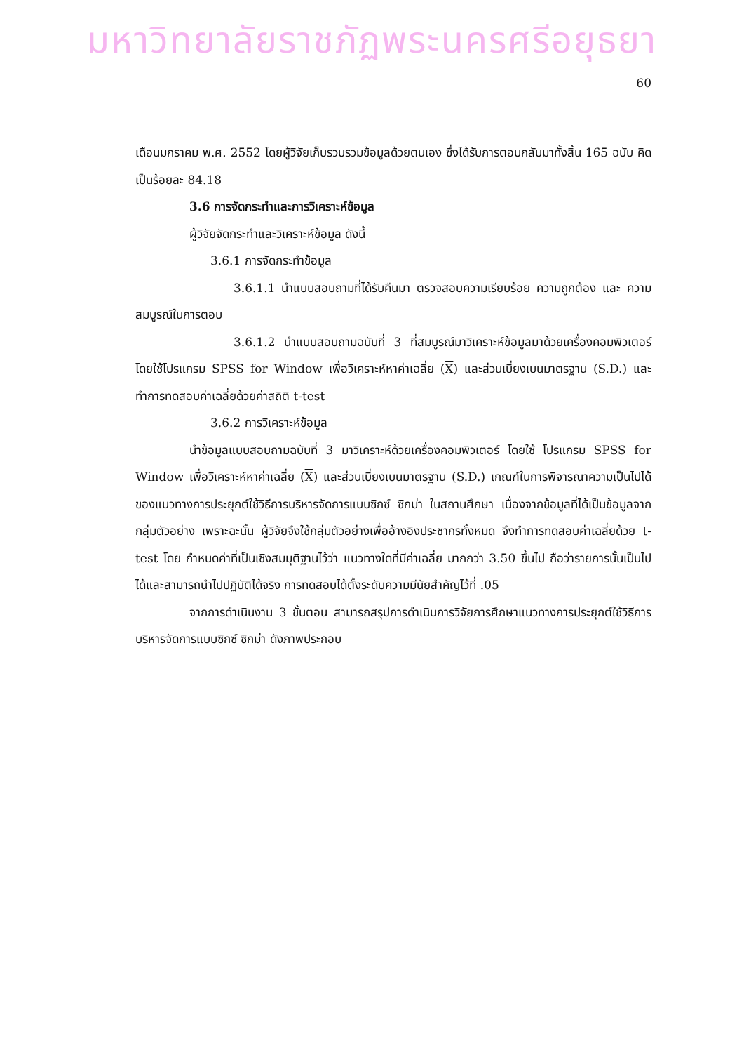มหาวิทยาลัยราชภัฏพระนครศรีอยุธยา
60
เดือนมกราคม พ.ศ. 2552 โดยผู้วิจัยเก็บรวบรวมข้อมูลด้วยตนเอง ซึ่งได้รับการตอบกลับมาทั้งสิ้น 165 ฉบับ คิดเป็นร้อยละ 84.18
3.6 การจัดกระทำและการวิเคราะห์ข้อมูล
ผู้วิจัยจัดกระทำและวิเคราะห์ข้อมูล ดังนี้
3.6.1 การจัดกระทำข้อมูล
3.6.1.1 นำแบบสอบถามที่ได้รับคืนมา ตรวจสอบความเรียบร้อย ความถูกต้อง และ ความสมบูรณ์ในการตอบ
3.6.1.2 นำแบบสอบถามฉบับที่ 3 ที่สมบูรณ์มาวิเคราะห์ข้อมูลมาด้วยเครื่องคอมพิวเตอร์ โดยใช้โปรแกรม SPSS for Window เพื่อวิเคราะห์หาค่าเฉลี่ย (X) และส่วนเบี่ยงเบนมาตรฐาน (S.D.) และทำการทดสอบค่าเฉลี่ยด้วยค่าสถิติ t-test
3.6.2 การวิเคราะห์ข้อมูล
นำข้อมูลแบบสอบถามฉบับที่ 3 มาวิเคราะห์ด้วยเครื่องคอมพิวเตอร์ โดยใช้ โปรแกรม SPSS for Window เพื่อวิเคราะห์หาค่าเฉลี่ย (X) และส่วนเบี่ยงเบนมาตรฐาน (S.D.) เกณฑ์ในการพิจารณาความเป็นไปได้ของแนวทางการประยุกต์ใช้วิธีการบริหารจัดการแบบซิกซ์ ซิกม่า ในสถานศึกษา เนื่องจากข้อมูลที่ได้เป็นข้อมูลจากกลุ่มตัวอย่าง เพราะฉะนั้น ผู้วิจัยจึงใช้กลุ่มตัวอย่างเพื่ออ้างอิงประชากรทั้งหมด จึงทำการทดสอบค่าเฉลี่ยด้วย t-test โดย กำหนดค่าที่เป็นเชิงสมมุติฐานไว้ว่า แนวทางใดที่มีค่าเฉลี่ย มากกว่า 3.50 ขึ้นไป ถือว่ารายการนั้นเป็นไปได้และสามารถนำไปปฏิบัติได้จริง การทดสอบได้ตั้งระดับความมีนัยสำคัญไว้ที่ .05
จากการดำเนินงาน 3 ขั้นตอน สามารถสรุปการดำเนินการวิจัยการศึกษาแนวทางการประยุกต์ใช้วิธีการบริหารจัดการแบบซิกซ์ ซิกม่า ดังภาพประกอบ